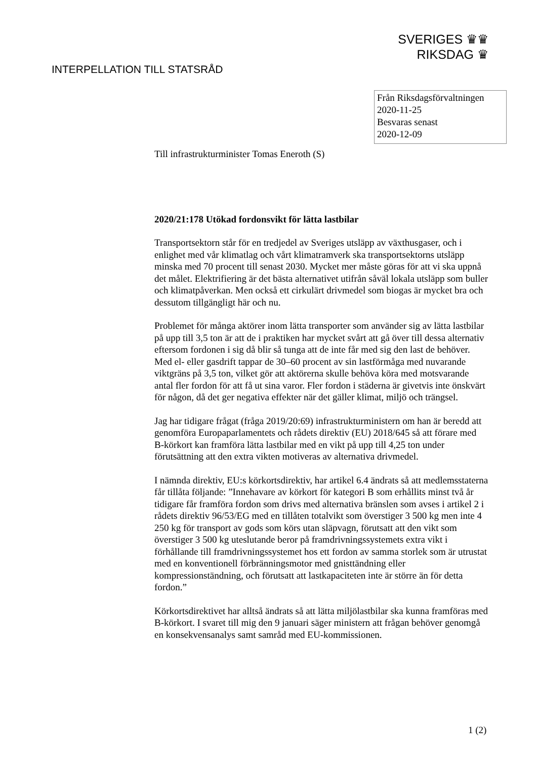SVERIGES ♛♛
RIKSDAG ♛
INTERPELLATION TILL STATSRÅD
Från Riksdagsförvaltningen
2020-11-25
Besvaras senast
2020-12-09
Till infrastrukturminister Tomas Eneroth (S)
2020/21:178 Utökad fordonsvikt för lätta lastbilar
Transportsektorn står för en tredjedel av Sveriges utsläpp av växthusgaser, och i enlighet med vår klimatlag och vårt klimatramverk ska transportsektorns utsläpp minska med 70 procent till senast 2030. Mycket mer måste göras för att vi ska uppnå det målet. Elektrifiering är det bästa alternativet utifrån såväl lokala utsläpp som buller och klimatpåverkan. Men också ett cirkulärt drivmedel som biogas är mycket bra och dessutom tillgängligt här och nu.
Problemet för många aktörer inom lätta transporter som använder sig av lätta lastbilar på upp till 3,5 ton är att de i praktiken har mycket svårt att gå över till dessa alternativ eftersom fordonen i sig då blir så tunga att de inte får med sig den last de behöver. Med el- eller gasdrift tappar de 30–60 procent av sin lastförmåga med nuvarande viktgräns på 3,5 ton, vilket gör att aktörerna skulle behöva köra med motsvarande antal fler fordon för att få ut sina varor. Fler fordon i städerna är givetvis inte önskvärt för någon, då det ger negativa effekter när det gäller klimat, miljö och trängsel.
Jag har tidigare frågat (fråga 2019/20:69) infrastrukturministern om han är beredd att genomföra Europaparlamentets och rådets direktiv (EU) 2018/645 så att förare med B-körkort kan framföra lätta lastbilar med en vikt på upp till 4,25 ton under förutsättning att den extra vikten motiveras av alternativa drivmedel.
I nämnda direktiv, EU:s körkortsdirektiv, har artikel 6.4 ändrats så att medlemsstaterna får tillåta följande: ”Innehavare av körkort för kategori B som erhållits minst två år tidigare får framföra fordon som drivs med alternativa bränslen som avses i artikel 2 i rådets direktiv 96/53/EG med en tillåten totalvikt som överstiger 3 500 kg men inte 4 250 kg för transport av gods som körs utan släpvagn, förutsatt att den vikt som överstiger 3 500 kg uteslutande beror på framdrivningssystemets extra vikt i förhållande till framdrivningssystemet hos ett fordon av samma storlek som är utrustat med en konventionell förbränningsmotor med gnisttändning eller kompressionständning, och förutsatt att lastkapaciteten inte är större än för detta fordon.”
Körkortsdirektivet har alltså ändrats så att lätta miljölastbilar ska kunna framföras med B-körkort. I svaret till mig den 9 januari säger ministern att frågan behöver genomgå en konsekvensanalys samt samråd med EU-kommissionen.
1 (2)